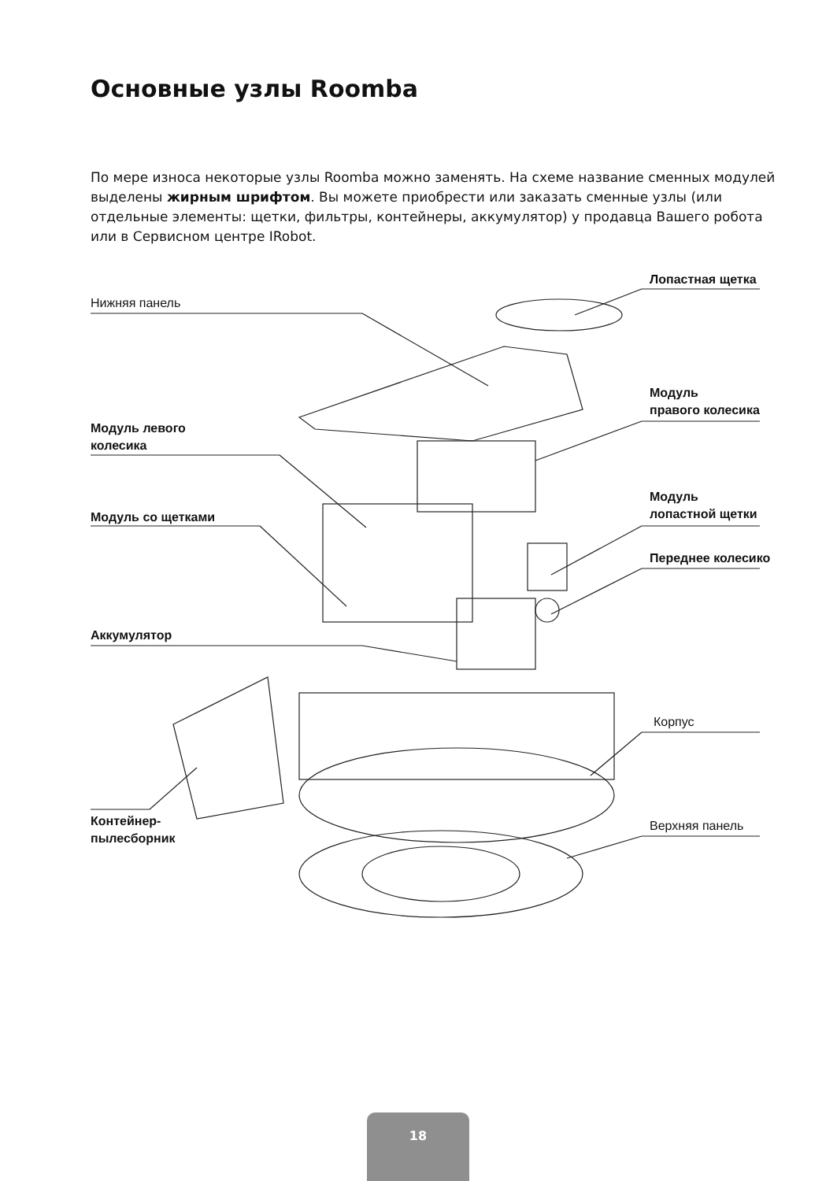Основные узлы Roomba
По мере износа некоторые узлы Roomba можно заменять. На схеме название сменных модулей выделены жирным шрифтом. Вы можете приобрести или заказать сменные узлы (или отдельные элементы: щетки, фильтры, контейнеры, аккумулятор) у продавца Вашего робота или в Сервисном центре IRobot.
Нижняя панель
Лопастная щетка
Модуль
правого колесика
Модуль левого
колесика
Модуль
лопастной щетки
Модуль со щетками
Переднее колесико
Аккумулятор
Корпус
Контейнер-
пылесборник
Верхняя панель
18